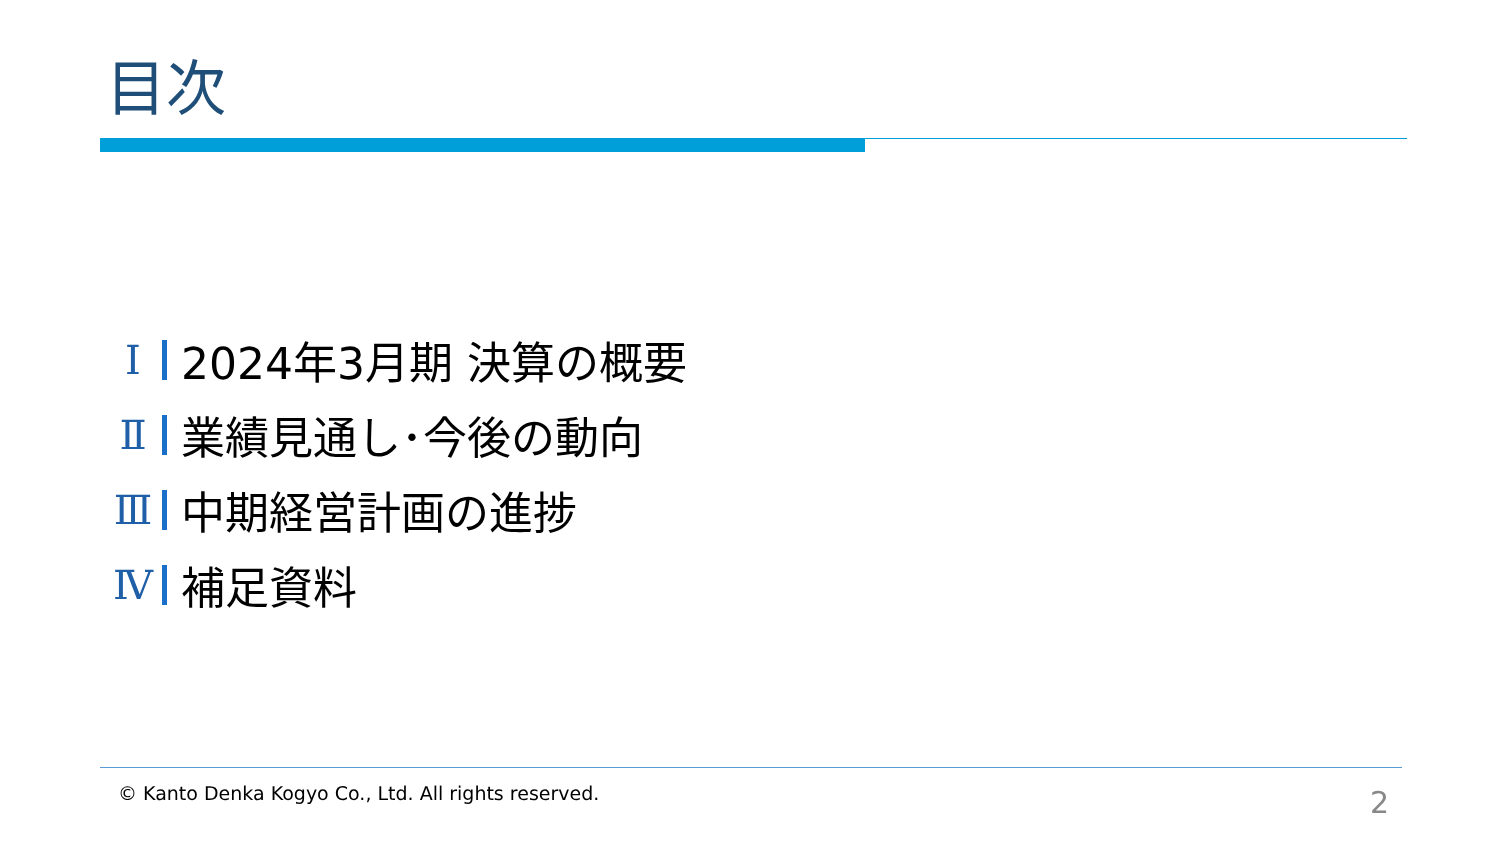目次
Ⅰ 2024年3月期 決算の概要
Ⅱ 業績見通し･今後の動向
Ⅲ 中期経営計画の進捗
Ⅳ 補足資料
© Kanto Denka Kogyo Co., Ltd. All rights reserved.
2